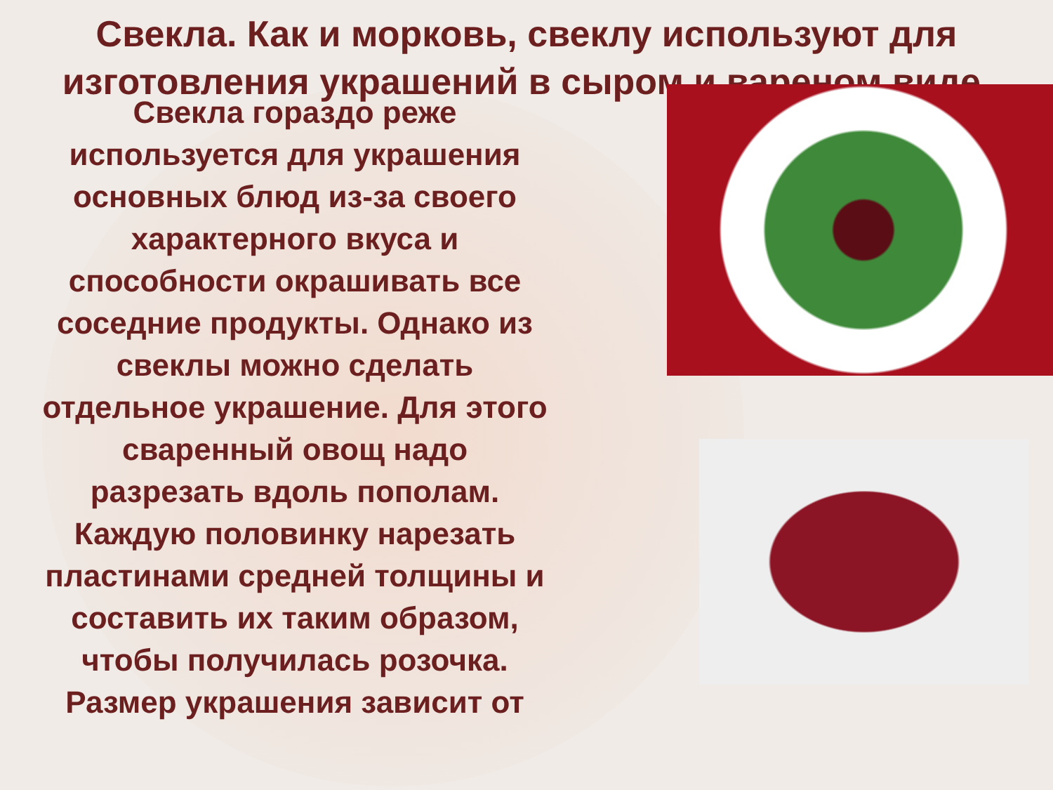Свекла. Как и морковь, свеклу используют для изготовления украшений в сыром и вареном виде.
Свекла гораздо реже используется для украшения основных блюд из-за своего характерного вкуса и способности окрашивать все соседние продукты. Однако из свеклы можно сделать отдельное украшение. Для этого сваренный овощ надо разрезать вдоль пополам. Каждую половинку нарезать пластинами средней толщины и составить их таким образом, чтобы получилась розочка. Размер украшения зависит от